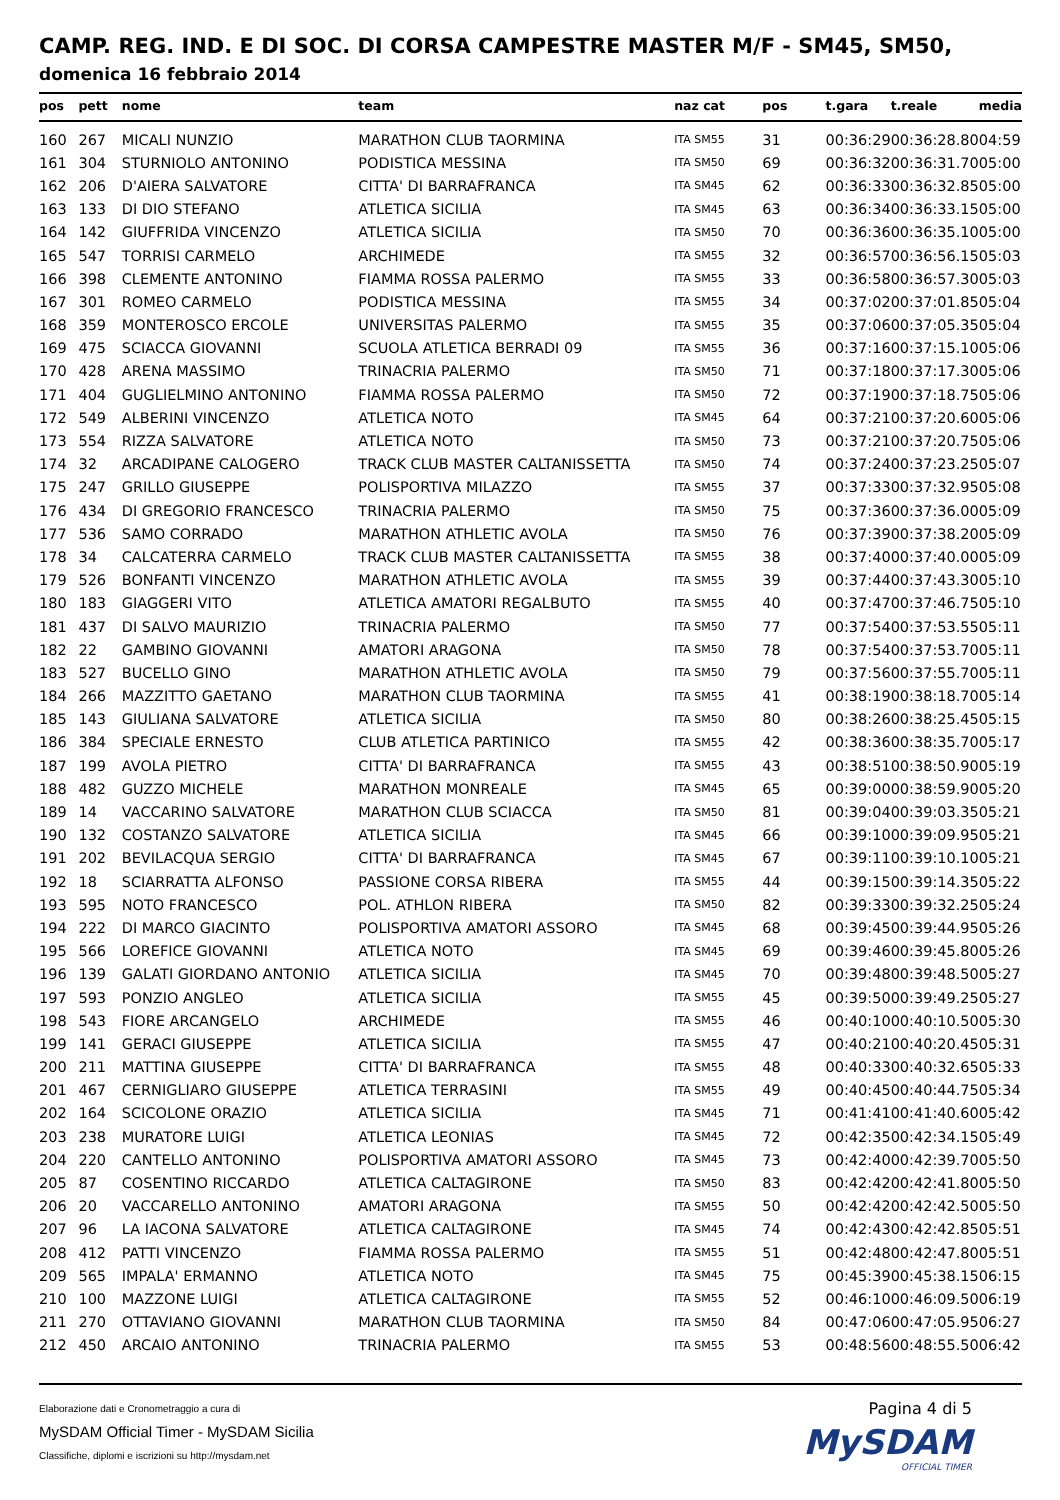CAMP. REG. IND. E DI SOC. DI CORSA CAMPESTRE MASTER M/F - SM45, SM50,
domenica 16 febbraio 2014
| pos | pett | nome | team | naz cat | pos | t.gara | t.reale | media |
| --- | --- | --- | --- | --- | --- | --- | --- | --- |
| 160 | 267 | MICALI NUNZIO | MARATHON CLUB TAORMINA | ITA SM55 | 31 | 00:36:29 | 00:36:28.80 | 04:59 |
| 161 | 304 | STURNIOLO ANTONINO | PODISTICA MESSINA | ITA SM50 | 69 | 00:36:32 | 00:36:31.70 | 05:00 |
| 162 | 206 | D'AIERA SALVATORE | CITTA' DI BARRAFRANCA | ITA SM45 | 62 | 00:36:33 | 00:36:32.85 | 05:00 |
| 163 | 133 | DI DIO STEFANO | ATLETICA SICILIA | ITA SM45 | 63 | 00:36:34 | 00:36:33.15 | 05:00 |
| 164 | 142 | GIUFFRIDA VINCENZO | ATLETICA SICILIA | ITA SM50 | 70 | 00:36:36 | 00:36:35.10 | 05:00 |
| 165 | 547 | TORRISI CARMELO | ARCHIMEDE | ITA SM55 | 32 | 00:36:57 | 00:36:56.15 | 05:03 |
| 166 | 398 | CLEMENTE ANTONINO | FIAMMA ROSSA PALERMO | ITA SM55 | 33 | 00:36:58 | 00:36:57.30 | 05:03 |
| 167 | 301 | ROMEO CARMELO | PODISTICA MESSINA | ITA SM55 | 34 | 00:37:02 | 00:37:01.85 | 05:04 |
| 168 | 359 | MONTEROSCO ERCOLE | UNIVERSITAS PALERMO | ITA SM55 | 35 | 00:37:06 | 00:37:05.35 | 05:04 |
| 169 | 475 | SCIACCA GIOVANNI | SCUOLA ATLETICA BERRADI 09 | ITA SM55 | 36 | 00:37:16 | 00:37:15.10 | 05:06 |
| 170 | 428 | ARENA MASSIMO | TRINACRIA PALERMO | ITA SM50 | 71 | 00:37:18 | 00:37:17.30 | 05:06 |
| 171 | 404 | GUGLIELMINO ANTONINO | FIAMMA ROSSA PALERMO | ITA SM50 | 72 | 00:37:19 | 00:37:18.75 | 05:06 |
| 172 | 549 | ALBERINI VINCENZO | ATLETICA NOTO | ITA SM45 | 64 | 00:37:21 | 00:37:20.60 | 05:06 |
| 173 | 554 | RIZZA SALVATORE | ATLETICA NOTO | ITA SM50 | 73 | 00:37:21 | 00:37:20.75 | 05:06 |
| 174 | 32 | ARCADIPANE CALOGERO | TRACK CLUB MASTER CALTANISSETTA | ITA SM50 | 74 | 00:37:24 | 00:37:23.25 | 05:07 |
| 175 | 247 | GRILLO GIUSEPPE | POLISPORTIVA MILAZZO | ITA SM55 | 37 | 00:37:33 | 00:37:32.95 | 05:08 |
| 176 | 434 | DI GREGORIO FRANCESCO | TRINACRIA PALERMO | ITA SM50 | 75 | 00:37:36 | 00:37:36.00 | 05:09 |
| 177 | 536 | SAMO CORRADO | MARATHON ATHLETIC AVOLA | ITA SM50 | 76 | 00:37:39 | 00:37:38.20 | 05:09 |
| 178 | 34 | CALCATERRA CARMELO | TRACK CLUB MASTER CALTANISSETTA | ITA SM55 | 38 | 00:37:40 | 00:37:40.00 | 05:09 |
| 179 | 526 | BONFANTI VINCENZO | MARATHON ATHLETIC AVOLA | ITA SM55 | 39 | 00:37:44 | 00:37:43.30 | 05:10 |
| 180 | 183 | GIAGGERI VITO | ATLETICA AMATORI REGALBUTO | ITA SM55 | 40 | 00:37:47 | 00:37:46.75 | 05:10 |
| 181 | 437 | DI SALVO MAURIZIO | TRINACRIA PALERMO | ITA SM50 | 77 | 00:37:54 | 00:37:53.55 | 05:11 |
| 182 | 22 | GAMBINO GIOVANNI | AMATORI ARAGONA | ITA SM50 | 78 | 00:37:54 | 00:37:53.70 | 05:11 |
| 183 | 527 | BUCELLO GINO | MARATHON ATHLETIC AVOLA | ITA SM50 | 79 | 00:37:56 | 00:37:55.70 | 05:11 |
| 184 | 266 | MAZZITTO GAETANO | MARATHON CLUB TAORMINA | ITA SM55 | 41 | 00:38:19 | 00:38:18.70 | 05:14 |
| 185 | 143 | GIULIANA SALVATORE | ATLETICA SICILIA | ITA SM50 | 80 | 00:38:26 | 00:38:25.45 | 05:15 |
| 186 | 384 | SPECIALE ERNESTO | CLUB ATLETICA PARTINICO | ITA SM55 | 42 | 00:38:36 | 00:38:35.70 | 05:17 |
| 187 | 199 | AVOLA PIETRO | CITTA' DI BARRAFRANCA | ITA SM55 | 43 | 00:38:51 | 00:38:50.90 | 05:19 |
| 188 | 482 | GUZZO MICHELE | MARATHON MONREALE | ITA SM45 | 65 | 00:39:00 | 00:38:59.90 | 05:20 |
| 189 | 14 | VACCARINO SALVATORE | MARATHON CLUB SCIACCA | ITA SM50 | 81 | 00:39:04 | 00:39:03.35 | 05:21 |
| 190 | 132 | COSTANZO SALVATORE | ATLETICA SICILIA | ITA SM45 | 66 | 00:39:10 | 00:39:09.95 | 05:21 |
| 191 | 202 | BEVILACQUA SERGIO | CITTA' DI BARRAFRANCA | ITA SM45 | 67 | 00:39:11 | 00:39:10.10 | 05:21 |
| 192 | 18 | SCIARRATTA ALFONSO | PASSIONE CORSA RIBERA | ITA SM55 | 44 | 00:39:15 | 00:39:14.35 | 05:22 |
| 193 | 595 | NOTO FRANCESCO | POL. ATHLON RIBERA | ITA SM50 | 82 | 00:39:33 | 00:39:32.25 | 05:24 |
| 194 | 222 | DI MARCO GIACINTO | POLISPORTIVA AMATORI ASSORO | ITA SM45 | 68 | 00:39:45 | 00:39:44.95 | 05:26 |
| 195 | 566 | LOREFICE GIOVANNI | ATLETICA NOTO | ITA SM45 | 69 | 00:39:46 | 00:39:45.80 | 05:26 |
| 196 | 139 | GALATI GIORDANO ANTONIO | ATLETICA SICILIA | ITA SM45 | 70 | 00:39:48 | 00:39:48.50 | 05:27 |
| 197 | 593 | PONZIO ANGLEO | ATLETICA SICILIA | ITA SM55 | 45 | 00:39:50 | 00:39:49.25 | 05:27 |
| 198 | 543 | FIORE ARCANGELO | ARCHIMEDE | ITA SM55 | 46 | 00:40:10 | 00:40:10.50 | 05:30 |
| 199 | 141 | GERACI GIUSEPPE | ATLETICA SICILIA | ITA SM55 | 47 | 00:40:21 | 00:40:20.45 | 05:31 |
| 200 | 211 | MATTINA GIUSEPPE | CITTA' DI BARRAFRANCA | ITA SM55 | 48 | 00:40:33 | 00:40:32.65 | 05:33 |
| 201 | 467 | CERNIGLIARO GIUSEPPE | ATLETICA TERRASINI | ITA SM55 | 49 | 00:40:45 | 00:40:44.75 | 05:34 |
| 202 | 164 | SCICOLONE ORAZIO | ATLETICA SICILIA | ITA SM45 | 71 | 00:41:41 | 00:41:40.60 | 05:42 |
| 203 | 238 | MURATORE LUIGI | ATLETICA LEONIAS | ITA SM45 | 72 | 00:42:35 | 00:42:34.15 | 05:49 |
| 204 | 220 | CANTELLO ANTONINO | POLISPORTIVA AMATORI ASSORO | ITA SM45 | 73 | 00:42:40 | 00:42:39.70 | 05:50 |
| 205 | 87 | COSENTINO RICCARDO | ATLETICA CALTAGIRONE | ITA SM50 | 83 | 00:42:42 | 00:42:41.80 | 05:50 |
| 206 | 20 | VACCARELLO ANTONINO | AMATORI ARAGONA | ITA SM55 | 50 | 00:42:42 | 00:42:42.50 | 05:50 |
| 207 | 96 | LA IACONA SALVATORE | ATLETICA CALTAGIRONE | ITA SM45 | 74 | 00:42:43 | 00:42:42.85 | 05:51 |
| 208 | 412 | PATTI VINCENZO | FIAMMA ROSSA PALERMO | ITA SM55 | 51 | 00:42:48 | 00:42:47.80 | 05:51 |
| 209 | 565 | IMPALA' ERMANNO | ATLETICA NOTO | ITA SM45 | 75 | 00:45:39 | 00:45:38.15 | 06:15 |
| 210 | 100 | MAZZONE LUIGI | ATLETICA CALTAGIRONE | ITA SM55 | 52 | 00:46:10 | 00:46:09.50 | 06:19 |
| 211 | 270 | OTTAVIANO GIOVANNI | MARATHON CLUB TAORMINA | ITA SM50 | 84 | 00:47:06 | 00:47:05.95 | 06:27 |
| 212 | 450 | ARCAIO ANTONINO | TRINACRIA PALERMO | ITA SM55 | 53 | 00:48:56 | 00:48:55.50 | 06:42 |
Elaborazione dati e Cronometraggio a cura di
MySDAM Official Timer - MySDAM Sicilia
Classifiche, diplomi e iscrizioni su http://mysdam.net
Pagina 4 di 5
MySDAM
OFFICIAL TIMER